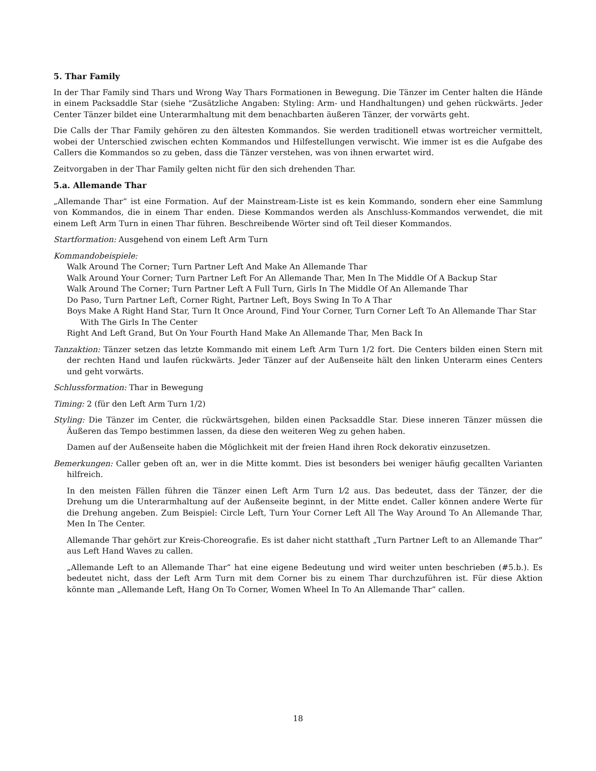5. Thar Family
In der Thar Family sind Thars und Wrong Way Thars Formationen in Bewegung. Die Tänzer im Center halten die Hände in einem Packsaddle Star (siehe "Zusätzliche Angaben: Styling: Arm- und Handhaltungen) und gehen rückwärts. Jeder Center Tänzer bildet eine Unterarmhaltung mit dem benachbarten äußeren Tänzer, der vorwärts geht.
Die Calls der Thar Family gehören zu den ältesten Kommandos. Sie werden traditionell etwas wortreicher vermittelt, wobei der Unterschied zwischen echten Kommandos und Hilfestellungen verwischt. Wie immer ist es die Aufgabe des Callers die Kommandos so zu geben, dass die Tänzer verstehen, was von ihnen erwartet wird.
Zeitvorgaben in der Thar Family gelten nicht für den sich drehenden Thar.
5.a. Allemande Thar
„Allemande Thar“ ist eine Formation. Auf der Mainstream-Liste ist es kein Kommando, sondern eher eine Sammlung von Kommandos, die in einem Thar enden. Diese Kommandos werden als Anschluss-Kommandos verwendet, die mit einem Left Arm Turn in einen Thar führen. Beschreibende Wörter sind oft Teil dieser Kommandos.
Startformation: Ausgehend von einem Left Arm Turn
Kommandobeispiele:
Walk Around The Corner; Turn Partner Left And Make An Allemande Thar
Walk Around Your Corner; Turn Partner Left For An Allemande Thar, Men In The Middle Of A Backup Star
Walk Around The Corner; Turn Partner Left A Full Turn, Girls In The Middle Of An Allemande Thar
Do Paso, Turn Partner Left, Corner Right, Partner Left, Boys Swing In To A Thar
Boys Make A Right Hand Star, Turn It Once Around, Find Your Corner, Turn Corner Left To An Allemande Thar Star With The Girls In The Center
Right And Left Grand, But On Your Fourth Hand Make An Allemande Thar, Men Back In
Tanzaktion: Tänzer setzen das letzte Kommando mit einem Left Arm Turn 1/2 fort. Die Centers bilden einen Stern mit der rechten Hand und laufen rückwärts. Jeder Tänzer auf der Außenseite hält den linken Unterarm eines Centers und geht vorwärts.
Schlussformation: Thar in Bewegung
Timing: 2 (für den Left Arm Turn 1/2)
Styling: Die Tänzer im Center, die rückwärtsgehen, bilden einen Packsaddle Star. Diese inneren Tänzer müssen die Äußeren das Tempo bestimmen lassen, da diese den weiteren Weg zu gehen haben.
Damen auf der Außenseite haben die Möglichkeit mit der freien Hand ihren Rock dekorativ einzusetzen.
Bemerkungen: Caller geben oft an, wer in die Mitte kommt. Dies ist besonders bei weniger häufig gecallten Varianten hilfreich.
In den meisten Fällen führen die Tänzer einen Left Arm Turn 1⁄2 aus. Das bedeutet, dass der Tänzer, der die Drehung um die Unterarmhaltung auf der Außenseite beginnt, in der Mitte endet. Caller können andere Werte für die Drehung angeben. Zum Beispiel: Circle Left, Turn Your Corner Left All The Way Around To An Allemande Thar, Men In The Center.
Allemande Thar gehört zur Kreis-Choreografie. Es ist daher nicht statthaft „Turn Partner Left to an Allemande Thar“ aus Left Hand Waves zu callen.
„Allemande Left to an Allemande Thar“ hat eine eigene Bedeutung und wird weiter unten beschrieben (#5.b.). Es bedeutet nicht, dass der Left Arm Turn mit dem Corner bis zu einem Thar durchzuführen ist. Für diese Aktion könnte man „Allemande Left, Hang On To Corner, Women Wheel In To An Allemande Thar“ callen.
18